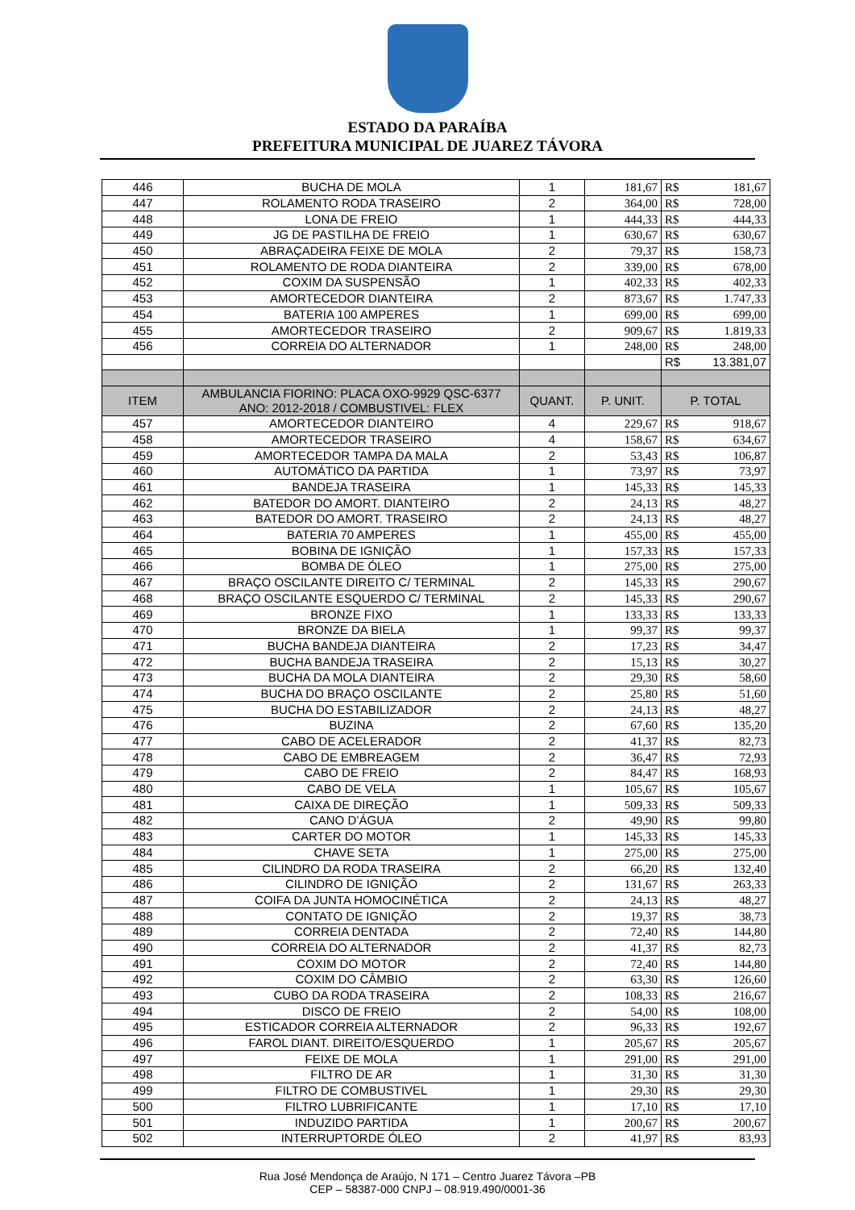ESTADO DA PARAÍBA
PREFEITURA MUNICIPAL DE JUAREZ TÁVORA
| 446 | BUCHA DE MOLA | 1 | 181,67 | R$ | 181,67 |
| 447 | ROLAMENTO RODA TRASEIRO | 2 | 364,00 | R$ | 728,00 |
| 448 | LONA DE FREIO | 1 | 444,33 | R$ | 444,33 |
| 449 | JG DE PASTILHA DE FREIO | 1 | 630,67 | R$ | 630,67 |
| 450 | ABRAÇADEIRA FEIXE DE MOLA | 2 | 79,37 | R$ | 158,73 |
| 451 | ROLAMENTO DE RODA DIANTEIRA | 2 | 339,00 | R$ | 678,00 |
| 452 | COXIM DA SUSPENSÃO | 1 | 402,33 | R$ | 402,33 |
| 453 | AMORTECEDOR DIANTEIRA | 2 | 873,67 | R$ | 1.747,33 |
| 454 | BATERIA 100 AMPERES | 1 | 699,00 | R$ | 699,00 |
| 455 | AMORTECEDOR TRASEIRO | 2 | 909,67 | R$ | 1.819,33 |
| 456 | CORREIA DO ALTERNADOR | 1 | 248,00 | R$ | 248,00 |
| | | | | R$ | 13.381,07 |
| ITEM | AMBULANCIA FIORINO: PLACA OXO-9929 QSC-6377 ANO: 2012-2018 / COMBUSTIVEL: FLEX | QUANT. | P. UNIT. | P. TOTAL | |
| 457 | AMORTECEDOR DIANTEIRO | 4 | 229,67 | R$ | 918,67 |
| 458 | AMORTECEDOR TRASEIRO | 4 | 158,67 | R$ | 634,67 |
| 459 | AMORTECEDOR TAMPA DA MALA | 2 | 53,43 | R$ | 106,87 |
| 460 | AUTOMÁTICO DA PARTIDA | 1 | 73,97 | R$ | 73,97 |
| 461 | BANDEJA TRASEIRA | 1 | 145,33 | R$ | 145,33 |
| 462 | BATEDOR DO AMORT. DIANTEIRO | 2 | 24,13 | R$ | 48,27 |
| 463 | BATEDOR DO AMORT. TRASEIRO | 2 | 24,13 | R$ | 48,27 |
| 464 | BATERIA 70 AMPERES | 1 | 455,00 | R$ | 455,00 |
| 465 | BOBINA DE IGNIÇÃO | 1 | 157,33 | R$ | 157,33 |
| 466 | BOMBA DE ÓLEO | 1 | 275,00 | R$ | 275,00 |
| 467 | BRAÇO OSCILANTE DIREITO C/ TERMINAL | 2 | 145,33 | R$ | 290,67 |
| 468 | BRAÇO OSCILANTE ESQUERDO C/ TERMINAL | 2 | 145,33 | R$ | 290,67 |
| 469 | BRONZE FIXO | 1 | 133,33 | R$ | 133,33 |
| 470 | BRONZE DA BIELA | 1 | 99,37 | R$ | 99,37 |
| 471 | BUCHA BANDEJA DIANTEIRA | 2 | 17,23 | R$ | 34,47 |
| 472 | BUCHA BANDEJA TRASEIRA | 2 | 15,13 | R$ | 30,27 |
| 473 | BUCHA DA MOLA DIANTEIRA | 2 | 29,30 | R$ | 58,60 |
| 474 | BUCHA DO BRAÇO OSCILANTE | 2 | 25,80 | R$ | 51,60 |
| 475 | BUCHA DO ESTABILIZADOR | 2 | 24,13 | R$ | 48,27 |
| 476 | BUZINA | 2 | 67,60 | R$ | 135,20 |
| 477 | CABO DE ACELERADOR | 2 | 41,37 | R$ | 82,73 |
| 478 | CABO DE EMBREAGEM | 2 | 36,47 | R$ | 72,93 |
| 479 | CABO DE FREIO | 2 | 84,47 | R$ | 168,93 |
| 480 | CABO DE VELA | 1 | 105,67 | R$ | 105,67 |
| 481 | CAIXA DE DIREÇÃO | 1 | 509,33 | R$ | 509,33 |
| 482 | CANO D’ÁGUA | 2 | 49,90 | R$ | 99,80 |
| 483 | CARTER DO MOTOR | 1 | 145,33 | R$ | 145,33 |
| 484 | CHAVE SETA | 1 | 275,00 | R$ | 275,00 |
| 485 | CILINDRO DA RODA TRASEIRA | 2 | 66,20 | R$ | 132,40 |
| 486 | CILINDRO DE IGNIÇÃO | 2 | 131,67 | R$ | 263,33 |
| 487 | COIFA DA JUNTA HOMOCINÉTICA | 2 | 24,13 | R$ | 48,27 |
| 488 | CONTATO DE IGNIÇÃO | 2 | 19,37 | R$ | 38,73 |
| 489 | CORREIA DENTADA | 2 | 72,40 | R$ | 144,80 |
| 490 | CORREIA DO ALTERNADOR | 2 | 41,37 | R$ | 82,73 |
| 491 | COXIM DO MOTOR | 2 | 72,40 | R$ | 144,80 |
| 492 | COXIM DO CÂMBIO | 2 | 63,30 | R$ | 126,60 |
| 493 | CUBO DA RODA TRASEIRA | 2 | 108,33 | R$ | 216,67 |
| 494 | DISCO DE FREIO | 2 | 54,00 | R$ | 108,00 |
| 495 | ESTICADOR CORREIA ALTERNADOR | 2 | 96,33 | R$ | 192,67 |
| 496 | FAROL DIANT. DIREITO/ESQUERDO | 1 | 205,67 | R$ | 205,67 |
| 497 | FEIXE DE MOLA | 1 | 291,00 | R$ | 291,00 |
| 498 | FILTRO DE AR | 1 | 31,30 | R$ | 31,30 |
| 499 | FILTRO DE COMBUSTIVEL | 1 | 29,30 | R$ | 29,30 |
| 500 | FILTRO LUBRIFICANTE | 1 | 17,10 | R$ | 17,10 |
| 501 | INDUZIDO PARTIDA | 1 | 200,67 | R$ | 200,67 |
| 502 | INTERRUPTORDE ÓLEO | 2 | 41,97 | R$ | 83,93 |
Rua José Mendonça de Araújo, N 171 – Centro Juarez Távora –PB
CEP – 58387-000 CNPJ – 08.919.490/0001-36